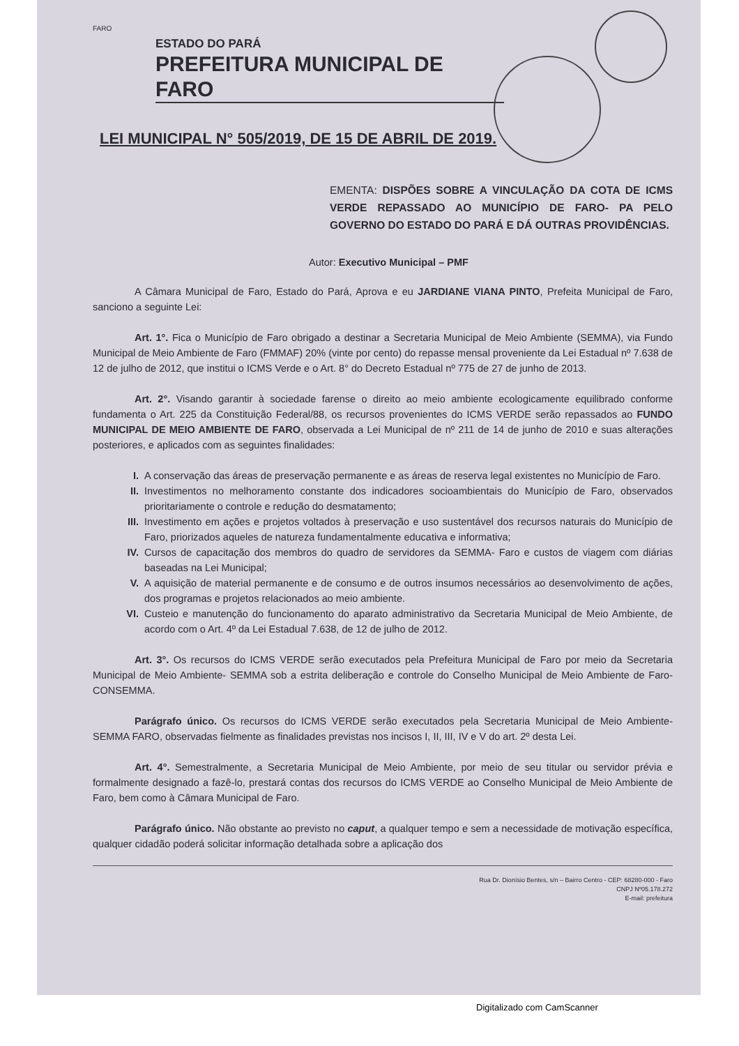FARO
ESTADO DO PARÁ
PREFEITURA MUNICIPAL DE FARO
LEI MUNICIPAL N° 505/2019, DE 15 DE ABRIL DE 2019.
EMENTA: DISPÕES SOBRE A VINCULAÇÃO DA COTA DE ICMS VERDE REPASSADO AO MUNICÍPIO DE FARO- PA PELO GOVERNO DO ESTADO DO PARÁ E DÁ OUTRAS PROVIDÊNCIAS.
Autor: Executivo Municipal – PMF
A Câmara Municipal de Faro, Estado do Pará, Aprova e eu JARDIANE VIANA PINTO, Prefeita Municipal de Faro, sanciono a seguinte Lei:
Art. 1°. Fica o Município de Faro obrigado a destinar a Secretaria Municipal de Meio Ambiente (SEMMA), via Fundo Municipal de Meio Ambiente de Faro (FMMAF) 20% (vinte por cento) do repasse mensal proveniente da Lei Estadual nº 7.638 de 12 de julho de 2012, que institui o ICMS Verde e o Art. 8° do Decreto Estadual nº 775 de 27 de junho de 2013.
Art. 2°. Visando garantir à sociedade farense o direito ao meio ambiente ecologicamente equilibrado conforme fundamenta o Art. 225 da Constituição Federal/88, os recursos provenientes do ICMS VERDE serão repassados ao FUNDO MUNICIPAL DE MEIO AMBIENTE DE FARO, observada a Lei Municipal de nº 211 de 14 de junho de 2010 e suas alterações posteriores, e aplicados com as seguintes finalidades:
I. A conservação das áreas de preservação permanente e as áreas de reserva legal existentes no Município de Faro.
II. Investimentos no melhoramento constante dos indicadores socioambientais do Município de Faro, observados prioritariamente o controle e redução do desmatamento;
III. Investimento em ações e projetos voltados à preservação e uso sustentável dos recursos naturais do Município de Faro, priorizados aqueles de natureza fundamentalmente educativa e informativa;
IV. Cursos de capacitação dos membros do quadro de servidores da SEMMA- Faro e custos de viagem com diárias baseadas na Lei Municipal;
V. A aquisição de material permanente e de consumo e de outros insumos necessários ao desenvolvimento de ações, dos programas e projetos relacionados ao meio ambiente.
VI. Custeio e manutenção do funcionamento do aparato administrativo da Secretaria Municipal de Meio Ambiente, de acordo com o Art. 4º da Lei Estadual 7.638, de 12 de julho de 2012.
Art. 3°. Os recursos do ICMS VERDE serão executados pela Prefeitura Municipal de Faro por meio da Secretaria Municipal de Meio Ambiente- SEMMA sob a estrita deliberação e controle do Conselho Municipal de Meio Ambiente de Faro- CONSEMMA.
Parágrafo único. Os recursos do ICMS VERDE serão executados pela Secretaria Municipal de Meio Ambiente- SEMMA FARO, observadas fielmente as finalidades previstas nos incisos I, II, III, IV e V do art. 2º desta Lei.
Art. 4°. Semestralmente, a Secretaria Municipal de Meio Ambiente, por meio de seu titular ou servidor prévia e formalmente designado a fazê-lo, prestará contas dos recursos do ICMS VERDE ao Conselho Municipal de Meio Ambiente de Faro, bem como à Câmara Municipal de Faro.
Parágrafo único. Não obstante ao previsto no caput, a qualquer tempo e sem a necessidade de motivação específica, qualquer cidadão poderá solicitar informação detalhada sobre a aplicação dos
Rua Dr. Dionísio Bentes, s/n – Bairro Centro - CEP: 68280-000 - Faro
CNPJ Nº05.178.272
E-mail: prefeitura
Digitalizado com CamScanner